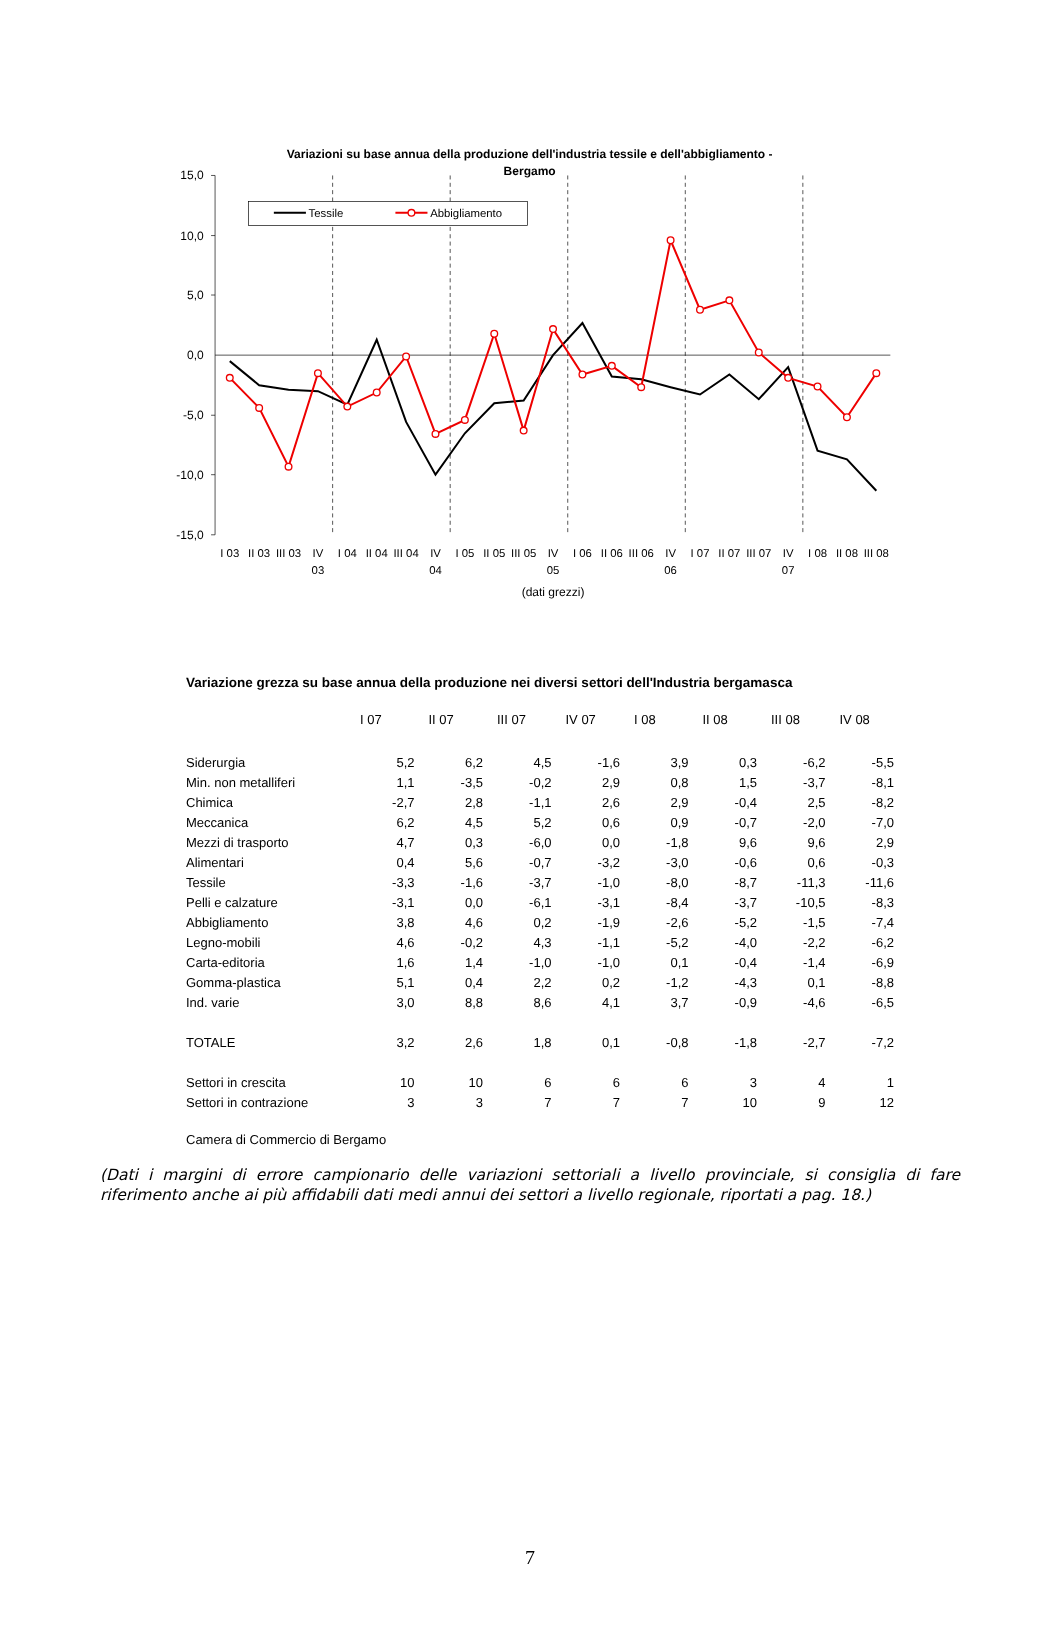Variazioni su base annua della produzione dell'industria tessile e dell'abbigliamento -
Bergamo
15,0
10,0
5,0
0,0
-5,0
-10,0
-15,0
Tessile
Abbigliamento
I 03
II 03
III 03
IV
03
I 04
II 04
III 04
IV
04
I 05
II 05
III 05
IV
05
I 06
II 06
III 06
IV
06
I 07
II 07
III 07
IV
07
I 08
II 08
III 08
(dati grezzi)
Variazione grezza su base annua della produzione nei diversi settori dell'Industria bergamasca
| | I 07 | II 07 | III 07 | IV 07 | I 08 | II 08 | III 08 | IV 08 |
| Siderurgia | 5,2 | 6,2 | 4,5 | -1,6 | 3,9 | 0,3 | -6,2 | -5,5 |
| Min. non metalliferi | 1,1 | -3,5 | -0,2 | 2,9 | 0,8 | 1,5 | -3,7 | -8,1 |
| Chimica | -2,7 | 2,8 | -1,1 | 2,6 | 2,9 | -0,4 | 2,5 | -8,2 |
| Meccanica | 6,2 | 4,5 | 5,2 | 0,6 | 0,9 | -0,7 | -2,0 | -7,0 |
| Mezzi di trasporto | 4,7 | 0,3 | -6,0 | 0,0 | -1,8 | 9,6 | 9,6 | 2,9 |
| Alimentari | 0,4 | 5,6 | -0,7 | -3,2 | -3,0 | -0,6 | 0,6 | -0,3 |
| Tessile | -3,3 | -1,6 | -3,7 | -1,0 | -8,0 | -8,7 | -11,3 | -11,6 |
| Pelli e calzature | -3,1 | 0,0 | -6,1 | -3,1 | -8,4 | -3,7 | -10,5 | -8,3 |
| Abbigliamento | 3,8 | 4,6 | 0,2 | -1,9 | -2,6 | -5,2 | -1,5 | -7,4 |
| Legno-mobili | 4,6 | -0,2 | 4,3 | -1,1 | -5,2 | -4,0 | -2,2 | -6,2 |
| Carta-editoria | 1,6 | 1,4 | -1,0 | -1,0 | 0,1 | -0,4 | -1,4 | -6,9 |
| Gomma-plastica | 5,1 | 0,4 | 2,2 | 0,2 | -1,2 | -4,3 | 0,1 | -8,8 |
| Ind. varie | 3,0 | 8,8 | 8,6 | 4,1 | 3,7 | -0,9 | -4,6 | -6,5 |
| TOTALE | 3,2 | 2,6 | 1,8 | 0,1 | -0,8 | -1,8 | -2,7 | -7,2 |
| Settori in crescita | 10 | 10 | 6 | 6 | 6 | 3 | 4 | 1 |
| Settori in contrazione | 3 | 3 | 7 | 7 | 7 | 10 | 9 | 12 |
Camera di Commercio di Bergamo
(Dati i margini di errore campionario delle variazioni settoriali a livello provinciale, si consiglia di fare riferimento anche ai più affidabili dati medi annui dei settori a livello regionale, riportati a pag. 18.)
7